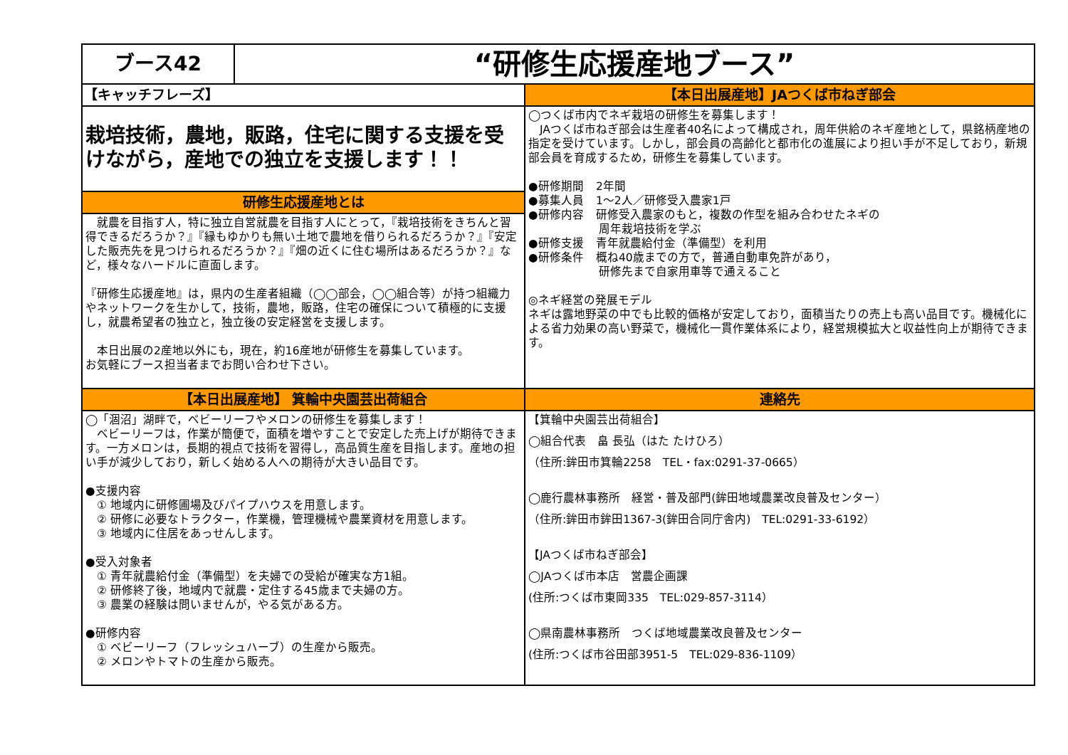ブース42
“研修生応援産地ブース”
【キャッチフレーズ】
栽培技術，農地，販路，住宅に関する支援を受けながら，産地での独立を支援します！！
研修生応援産地とは
　就農を目指す人，特に独立自営就農を目指す人にとって，『栽培技術をきちんと習得できるだろうか？』『縁もゆかりも無い土地で農地を借りられるだろうか？』『安定した販売先を見つけられるだろうか？』『畑の近くに住む場所はあるだろうか？』など，様々なハードルに直面します。
『研修生応援産地』は，県内の生産者組織（◯◯部会，◯◯組合等）が持つ組織力やネットワークを生かして，技術，農地，販路，住宅の確保について積極的に支援し，就農希望者の独立と，独立後の安定経営を支援します。
　本日出展の2産地以外にも，現在，約16産地が研修生を募集しています。
お気軽にブース担当者までお問い合わせ下さい。
【本日出展産地】JAつくば市ねぎ部会
◯つくば市内でネギ栽培の研修生を募集します！
　JAつくば市ねぎ部会は生産者40名によって構成され，周年供給のネギ産地として，県銘柄産地の指定を受けています。しかし，部会員の高齢化と都市化の進展により担い手が不足しており，新規部会員を育成するため，研修生を募集しています。
●研修期間 2年間
●募集人員 1～2人／研修受入農家1戸
●研修内容 研修受入農家のもと，複数の作型を組み合わせたネギの
周年栽培技術を学ぶ
●研修支援 青年就農給付金（準備型）を利用
●研修条件 概ね40歳までの方で，普通自動車免許があり，
研修先まで自家用車等で通えること
◎ネギ経営の発展モデル
ネギは露地野菜の中でも比較的価格が安定しており，面積当たりの売上も高い品目です。機械化による省力効果の高い野菜で，機械化一貫作業体系により，経営規模拡大と収益性向上が期待できます。
【本日出展産地】 箕輪中央園芸出荷組合
◯「涸沼」湖畔で，ベビーリーフやメロンの研修生を募集します！
　ベビーリーフは，作業が簡便で，面積を増やすことで安定した売上げが期待できます。一方メロンは，長期的視点で技術を習得し，高品質生産を目指します。産地の担い手が減少しており，新しく始める人への期待が大きい品目です。
●支援内容
　① 地域内に研修圃場及びパイプハウスを用意します。
　② 研修に必要なトラクター，作業機，管理機械や農業資材を用意します。
　③ 地域内に住居をあっせんします。
●受入対象者
　① 青年就農給付金（準備型）を夫婦での受給が確実な方1組。
　② 研修終了後，地域内で就農・定住する45歳まで夫婦の方。
　③ 農業の経験は問いませんが，やる気がある方。
●研修内容
　① ベビーリーフ（フレッシュハーブ）の生産から販売。
　② メロンやトマトの生産から販売。
連絡先
【箕輪中央園芸出荷組合】
◯組合代表　畠 長弘（はた たけひろ）
（住所:鉾田市箕輪2258　TEL・fax:0291-37-0665）
◯鹿行農林事務所　経営・普及部門(鉾田地域農業改良普及センター）
（住所:鉾田市鉾田1367-3(鉾田合同庁舎内)　TEL:0291-33-6192）
【JAつくば市ねぎ部会】
◯JAつくば市本店　営農企画課
(住所:つくば市東岡335　TEL:029-857-3114）
◯県南農林事務所　つくば地域農業改良普及センター
(住所:つくば市谷田部3951-5　TEL:029-836-1109）